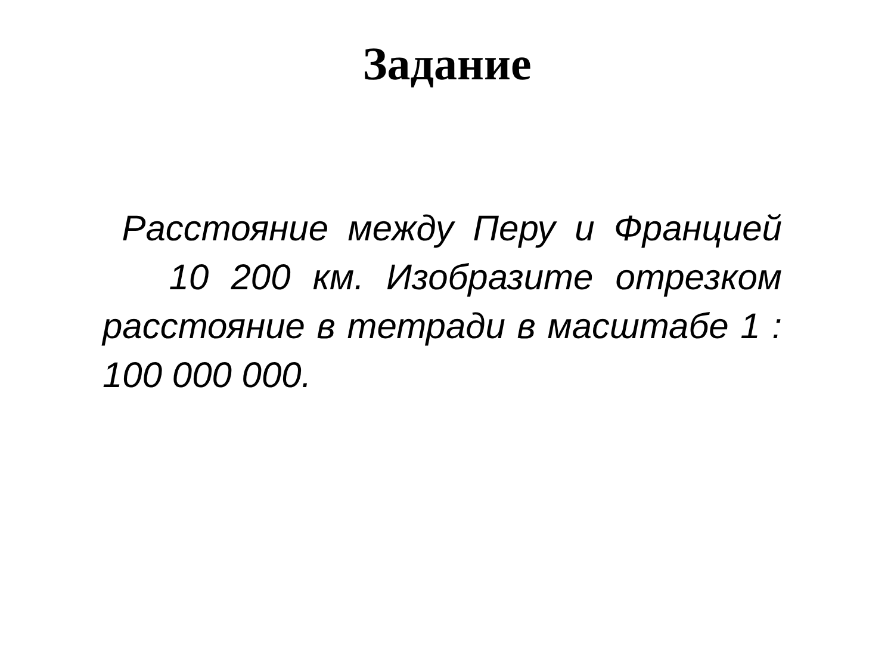Задание
Расстояние между Перу и Францией 10 200 км. Изобразите отрезком расстояние в тетради в масштабе 1 : 100 000 000.